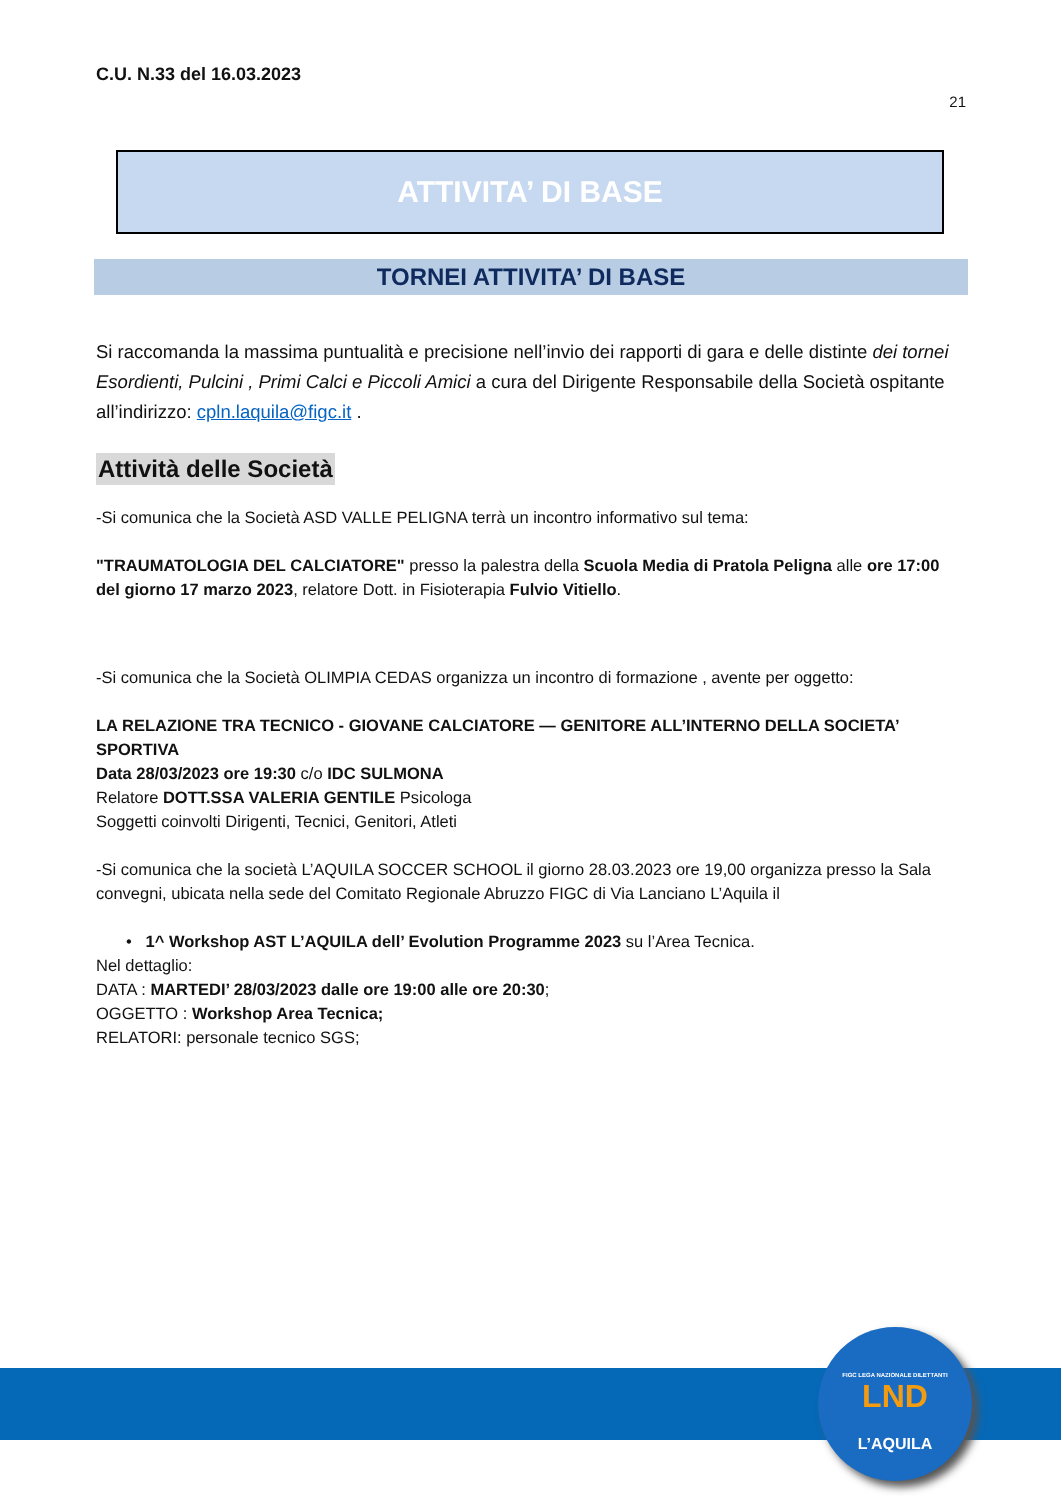C.U. N.33 del 16.03.2023
21
ATTIVITA’ DI BASE
TORNEI ATTIVITA’ DI BASE
Si raccomanda la massima puntualità e precisione nell’invio dei rapporti di gara e delle distinte dei tornei Esordienti, Pulcini , Primi Calci e Piccoli Amici a cura del Dirigente Responsabile della Società ospitante all’indirizzo: cpln.laquila@figc.it .
Attività delle Società
-Si comunica che la Società ASD VALLE PELIGNA terrà un incontro informativo sul tema:
"TRAUMATOLOGIA DEL CALCIATORE" presso la palestra della Scuola Media di Pratola Peligna alle ore 17:00 del giorno 17 marzo 2023, relatore Dott. in Fisioterapia Fulvio Vitiello.
-Si comunica che la Società OLIMPIA CEDAS organizza un incontro di formazione , avente per oggetto:
LA RELAZIONE TRA TECNICO - GIOVANE CALCIATORE — GENITORE ALL’INTERNO DELLA SOCIETA’ SPORTIVA
Data 28/03/2023 ore 19:30 c/o IDC SULMONA
Relatore DOTT.SSA VALERIA GENTILE Psicologa
Soggetti coinvolti Dirigenti, Tecnici, Genitori, Atleti
-Si comunica che la società L’AQUILA SOCCER SCHOOL il giorno 28.03.2023 ore 19,00 organizza presso la Sala convegni, ubicata nella sede del Comitato Regionale Abruzzo FIGC di Via Lanciano L’Aquila il
• 1^ Workshop AST L’AQUILA dell’ Evolution Programme 2023 su l’Area Tecnica.
Nel dettaglio:
DATA : MARTEDI’ 28/03/2023 dalle ore 19:00 alle ore 20:30;
OGGETTO : Workshop Area Tecnica;
RELATORI: personale tecnico SGS;
FIGC LEGA NAZIONALE DILETTANTI
LND
L’AQUILA